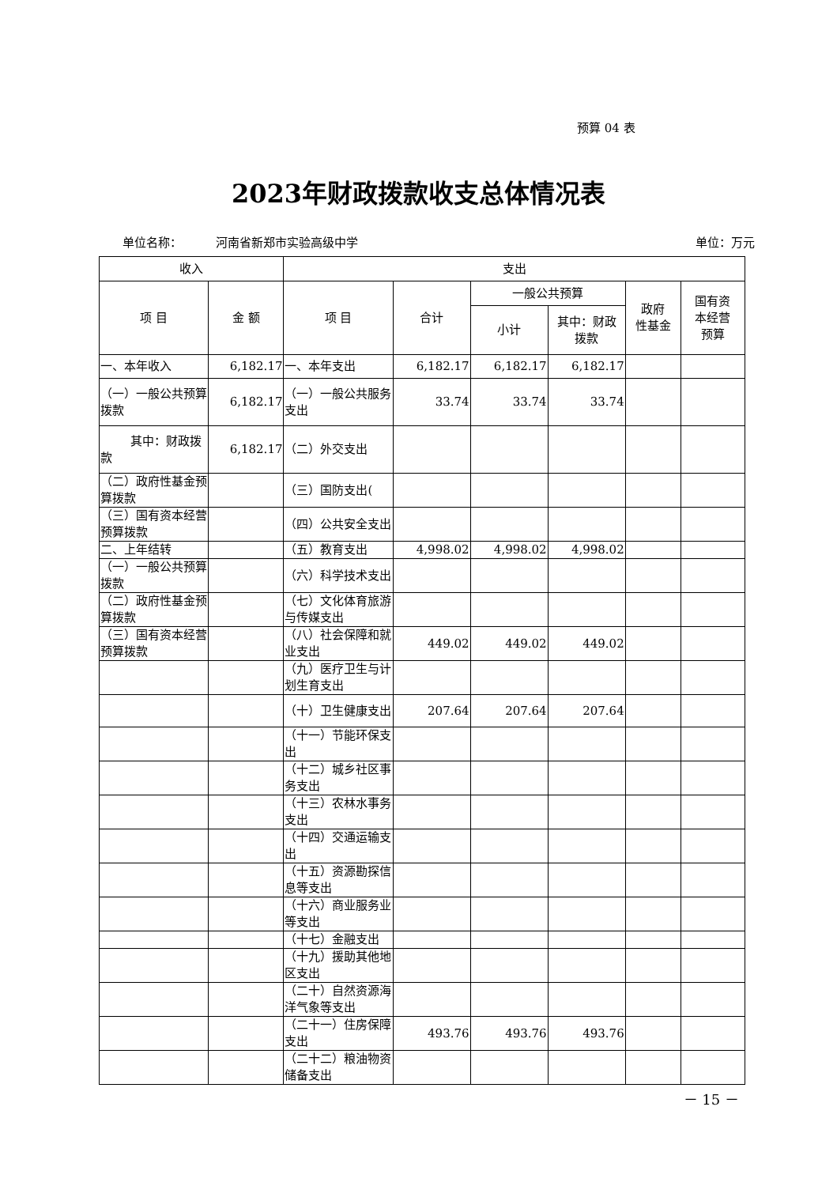预算 04 表
2023年财政拨款收支总体情况表
单位名称： 河南省新郑市实验高级中学 单位：万元
| 收入 | | 支出 | | | | | |
| --- | --- | --- | --- | --- | --- | --- | --- |
| 项 目 | 金 额 | 项 目 | 合计 | 一般公共预算 | | 政府 性基金 | 国有资 本经营 预算 |
| | | | | 小计 | 其中：财政 拨款 | | |
| 一、本年收入 | 6,182.17 | 一、本年支出 | 6,182.17 | 6,182.17 | 6,182.17 | | |
| （一）一般公共预算拨款 | 6,182.17 | （一）一般公共服务支出 | 33.74 | 33.74 | 33.74 | | |
| 其中：财政拨款 | 6,182.17 | （二）外交支出 | | | | | |
| （二）政府性基金预算拨款 | | （三）国防支出( | | | | | |
| （三）国有资本经营预算拨款 | | （四）公共安全支出 | | | | | |
| 二、上年结转 | | （五）教育支出 | 4,998.02 | 4,998.02 | 4,998.02 | | |
| （一）一般公共预算拨款 | | （六）科学技术支出 | | | | | |
| （二）政府性基金预算拨款 | | （七）文化体育旅游与传媒支出 | | | | | |
| （三）国有资本经营预算拨款 | | （八）社会保障和就业支出 | 449.02 | 449.02 | 449.02 | | |
| | | （九）医疗卫生与计划生育支出 | | | | | |
| | | （十）卫生健康支出 | 207.64 | 207.64 | 207.64 | | |
| | | （十一）节能环保支出 | | | | | |
| | | （十二）城乡社区事务支出 | | | | | |
| | | （十三）农林水事务支出 | | | | | |
| | | （十四）交通运输支出 | | | | | |
| | | （十五）资源勘探信息等支出 | | | | | |
| | | （十六）商业服务业等支出 | | | | | |
| | | （十七）金融支出 | | | | | |
| | | （十九）援助其他地区支出 | | | | | |
| | | （二十）自然资源海洋气象等支出 | | | | | |
| | | （二十一）住房保障支出 | 493.76 | 493.76 | 493.76 | | |
| | | （二十二）粮油物资储备支出 | | | | | |
－ 15 －